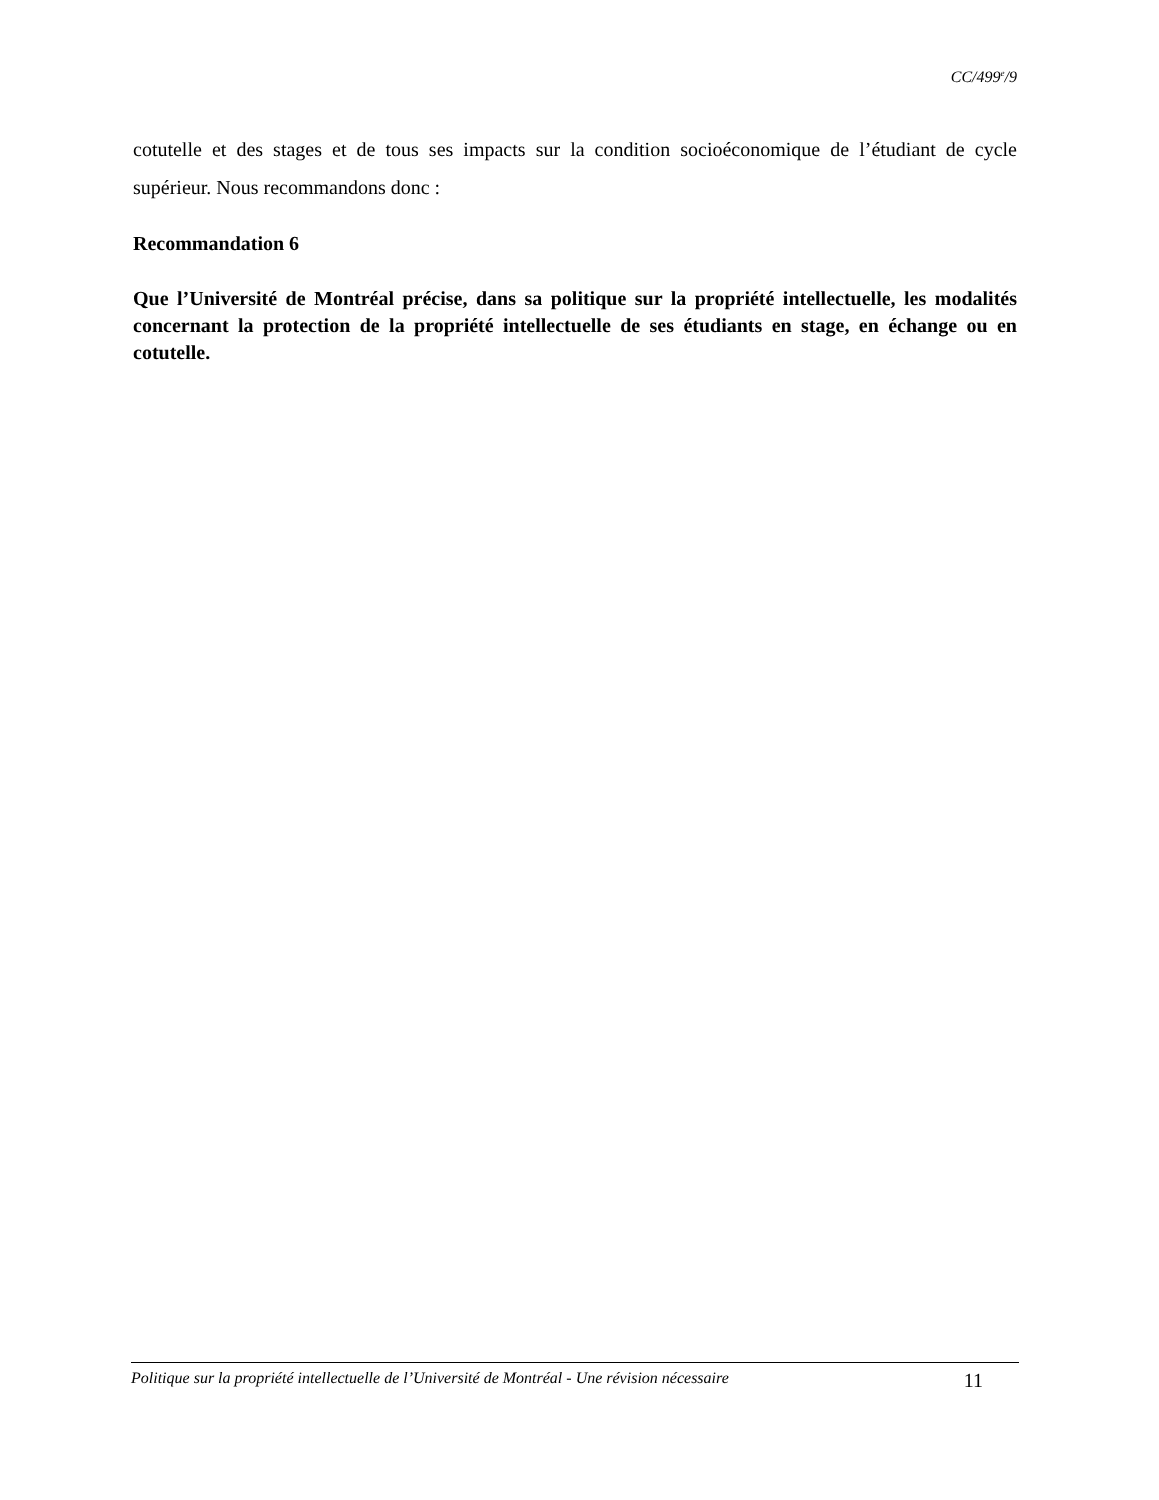CC/499<sup>e</sup>/9
cotutelle et des stages et de tous ses impacts sur la condition socioéconomique de l’étudiant de cycle supérieur. Nous recommandons donc :
Recommandation 6
Que l’Université de Montréal précise, dans sa politique sur la propriété intellectuelle, les modalités concernant la protection de la propriété intellectuelle de ses étudiants en stage, en échange ou en cotutelle.
Politique sur la propriété intellectuelle de l’Université de Montréal - Une révision nécessaire 11